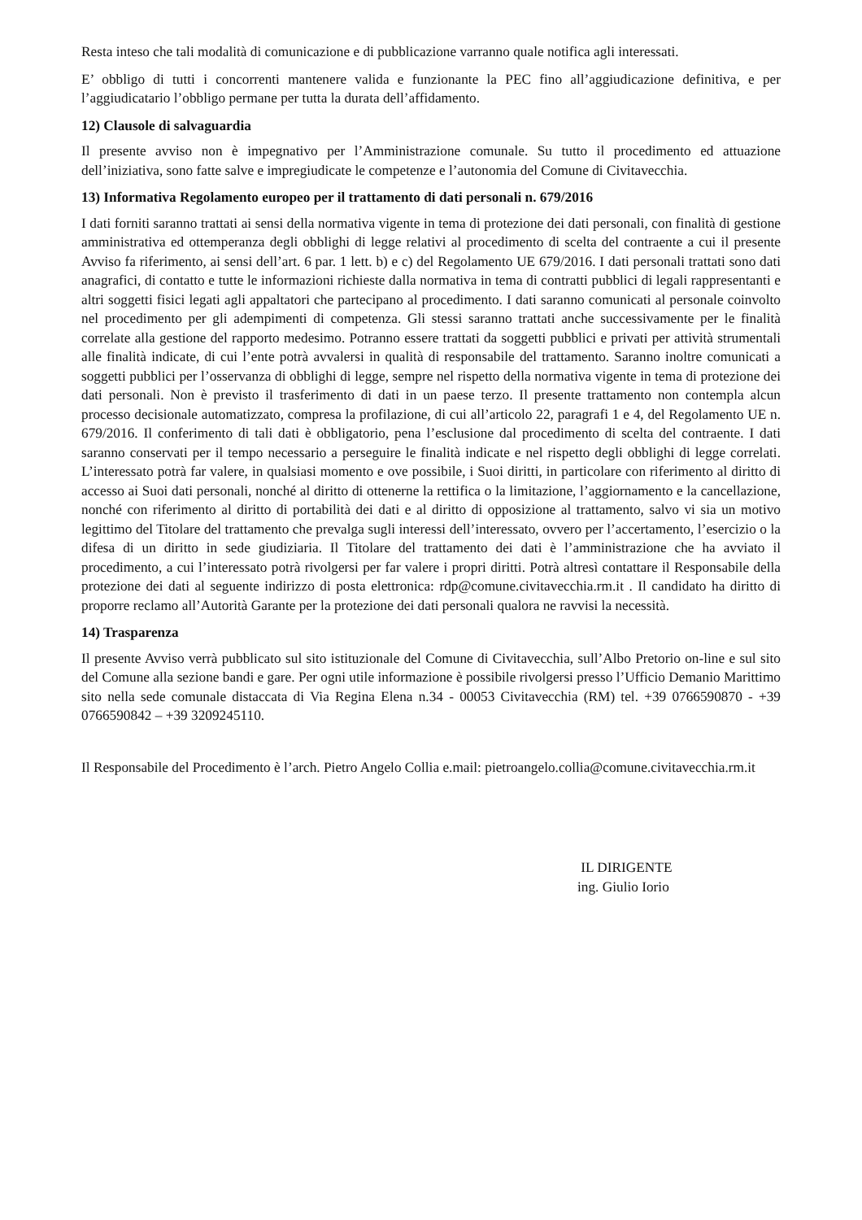Resta inteso che tali modalità di comunicazione e di pubblicazione varranno quale notifica agli interessati.
E’ obbligo di tutti i concorrenti mantenere valida e funzionante la PEC fino all’aggiudicazione definitiva, e per l’aggiudicatario l’obbligo permane per tutta la durata dell’affidamento.
12) Clausole di salvaguardia
Il presente avviso non è impegnativo per l’Amministrazione comunale. Su tutto il procedimento ed attuazione dell’iniziativa, sono fatte salve e impregiudicate le competenze e l’autonomia del Comune di Civitavecchia.
13) Informativa Regolamento europeo per il trattamento di dati personali n. 679/2016
I dati forniti saranno trattati ai sensi della normativa vigente in tema di protezione dei dati personali, con finalità di gestione amministrativa ed ottemperanza degli obblighi di legge relativi al procedimento di scelta del contraente a cui il presente Avviso fa riferimento, ai sensi dell’art. 6 par. 1 lett. b) e c) del Regolamento UE 679/2016. I dati personali trattati sono dati anagrafici, di contatto e tutte le informazioni richieste dalla normativa in tema di contratti pubblici di legali rappresentanti e altri soggetti fisici legati agli appaltatori che partecipano al procedimento. I dati saranno comunicati al personale coinvolto nel procedimento per gli adempimenti di competenza. Gli stessi saranno trattati anche successivamente per le finalità correlate alla gestione del rapporto medesimo. Potranno essere trattati da soggetti pubblici e privati per attività strumentali alle finalità indicate, di cui l’ente potrà avvalersi in qualità di responsabile del trattamento. Saranno inoltre comunicati a soggetti pubblici per l’osservanza di obblighi di legge, sempre nel rispetto della normativa vigente in tema di protezione dei dati personali. Non è previsto il trasferimento di dati in un paese terzo. Il presente trattamento non contempla alcun processo decisionale automatizzato, compresa la profilazione, di cui all’articolo 22, paragrafi 1 e 4, del Regolamento UE n. 679/2016. Il conferimento di tali dati è obbligatorio, pena l’esclusione dal procedimento di scelta del contraente. I dati saranno conservati per il tempo necessario a perseguire le finalità indicate e nel rispetto degli obblighi di legge correlati. L’interessato potrà far valere, in qualsiasi momento e ove possibile, i Suoi diritti, in particolare con riferimento al diritto di accesso ai Suoi dati personali, nonché al diritto di ottenerne la rettifica o la limitazione, l’aggiornamento e la cancellazione, nonché con riferimento al diritto di portabilità dei dati e al diritto di opposizione al trattamento, salvo vi sia un motivo legittimo del Titolare del trattamento che prevalga sugli interessi dell’interessato, ovvero per l’accertamento, l’esercizio o la difesa di un diritto in sede giudiziaria. Il Titolare del trattamento dei dati è l’amministrazione che ha avviato il procedimento, a cui l’interessato potrà rivolgersi per far valere i propri diritti. Potrà altresì contattare il Responsabile della protezione dei dati al seguente indirizzo di posta elettronica: rdp@comune.civitavecchia.rm.it . Il candidato ha diritto di proporre reclamo all’Autorità Garante per la protezione dei dati personali qualora ne ravvisi la necessità.
14) Trasparenza
Il presente Avviso verrà pubblicato sul sito istituzionale del Comune di Civitavecchia, sull’Albo Pretorio on-line e sul sito del Comune alla sezione bandi e gare. Per ogni utile informazione è possibile rivolgersi presso l’Ufficio Demanio Marittimo sito nella sede comunale distaccata di Via Regina Elena n.34 - 00053 Civitavecchia (RM) tel. +39 0766590870 - +39 0766590842 – +39 3209245110.
Il Responsabile del Procedimento è l’arch. Pietro Angelo Collia e.mail: pietroangelo.collia@comune.civitavecchia.rm.it
IL DIRIGENTE
ing. Giulio Iorio